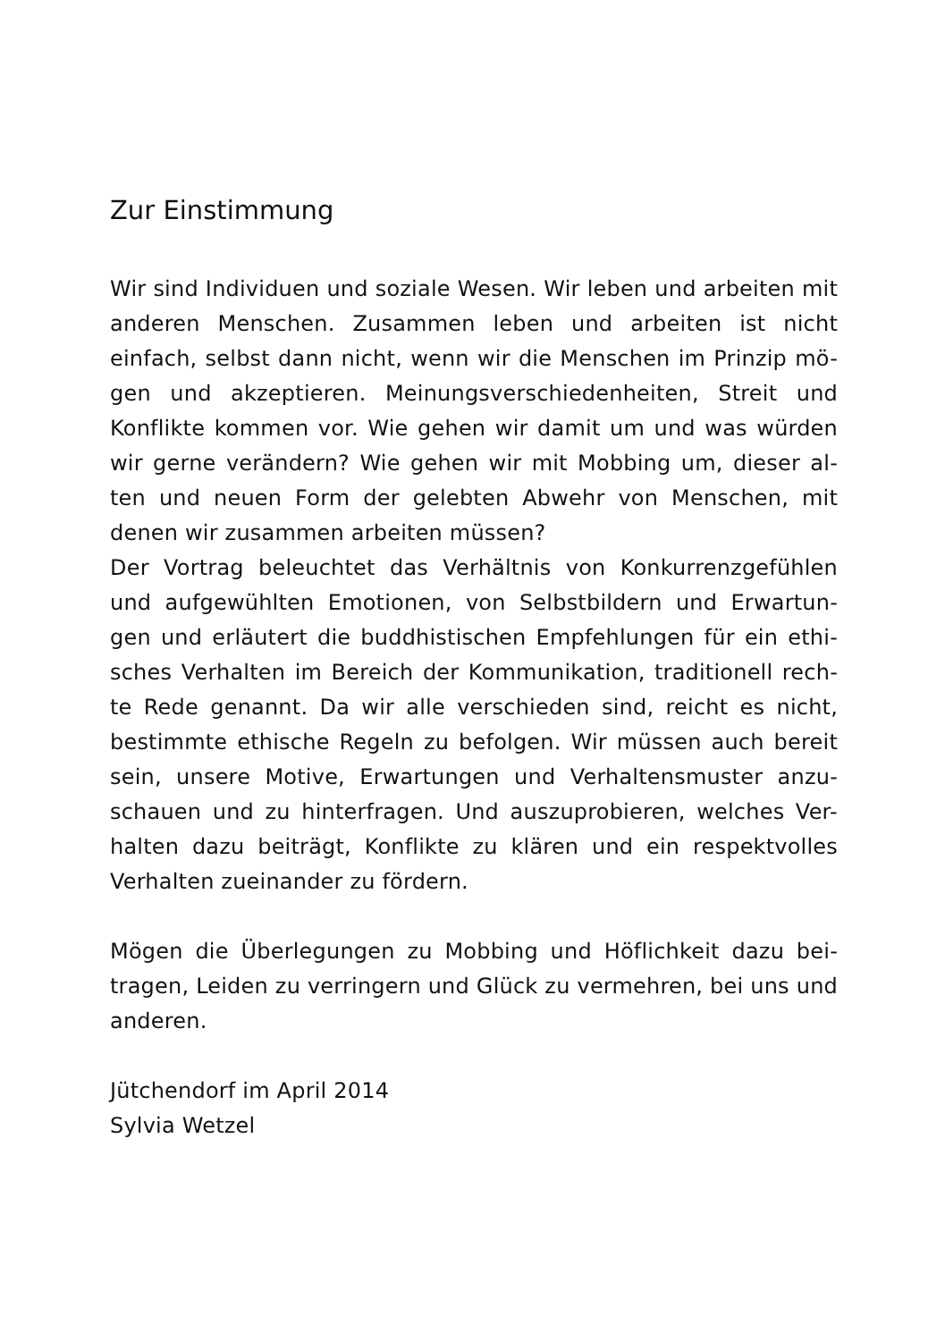Zur Einstimmung
Wir sind Individuen und soziale Wesen. Wir leben und arbeiten mit anderen Menschen. Zusammen leben und arbeiten ist nicht einfach, selbst dann nicht, wenn wir die Menschen im Prinzip mö-gen und akzeptieren. Meinungsverschiedenheiten, Streit und Konflikte kommen vor. Wie gehen wir damit um und was würden wir gerne verändern? Wie gehen wir mit Mobbing um, dieser al-ten und neuen Form der gelebten Abwehr von Menschen, mit denen wir zusammen arbeiten müssen?
Der Vortrag beleuchtet das Verhältnis von Konkurrenzgefühlen und aufgewühlten Emotionen, von Selbstbildern und Erwartun-gen und erläutert die buddhistischen Empfehlungen für ein ethi-sches Verhalten im Bereich der Kommunikation, traditionell rech-te Rede genannt. Da wir alle verschieden sind, reicht es nicht, bestimmte ethische Regeln zu befolgen. Wir müssen auch bereit sein, unsere Motive, Erwartungen und Verhaltensmuster anzu-schauen und zu hinterfragen. Und auszuprobieren, welches Ver-halten dazu beiträgt, Konflikte zu klären und ein respektvolles Verhalten zueinander zu fördern.
Mögen die Überlegungen zu Mobbing und Höflichkeit dazu bei-tragen, Leiden zu verringern und Glück zu vermehren, bei uns und anderen.
Jütchendorf im April 2014
Sylvia Wetzel